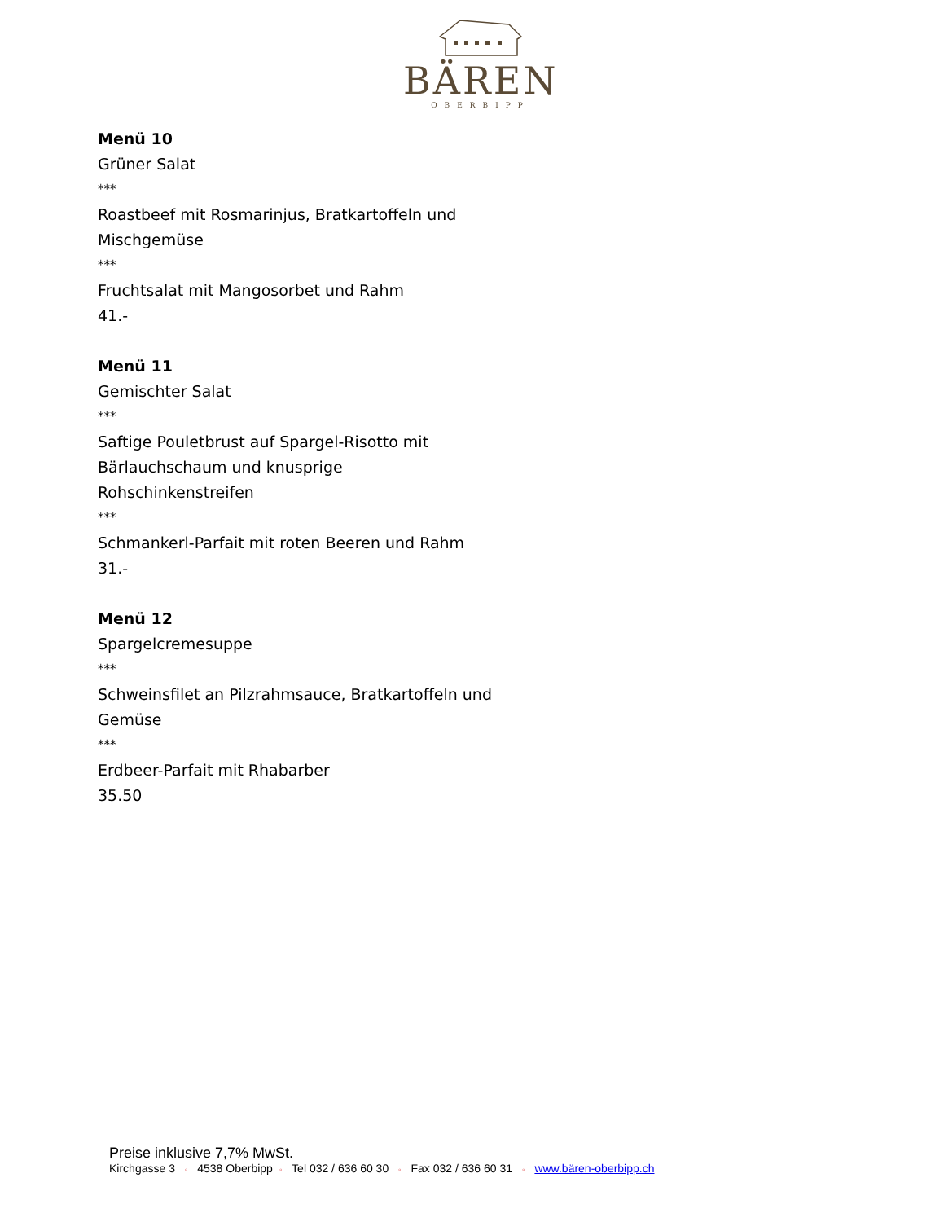BÄREN
OBERBIPP
Menü 10
Grüner Salat
***
Roastbeef mit Rosmarinjus, Bratkartoffeln und
Mischgemüse
***
Fruchtsalat mit Mangosorbet und Rahm
41.-
Menü 11
Gemischter Salat
***
Saftige Pouletbrust auf Spargel-Risotto mit
Bärlauchschaum und knusprige
Rohschinkenstreifen
***
Schmankerl-Parfait mit roten Beeren und Rahm
31.-
Menü 12
Spargelcremesuppe
***
Schweinsfilet an Pilzrahmsauce, Bratkartoffeln und
Gemüse
***
Erdbeer-Parfait mit Rhabarber
35.50
Preise inklusive 7,7% MwSt.
Kirchgasse 3 ◦ 4538 Oberbipp ◦ Tel 032 / 636 60 30 ◦ Fax 032 / 636 60 31 ◦ www.bären-oberbipp.ch